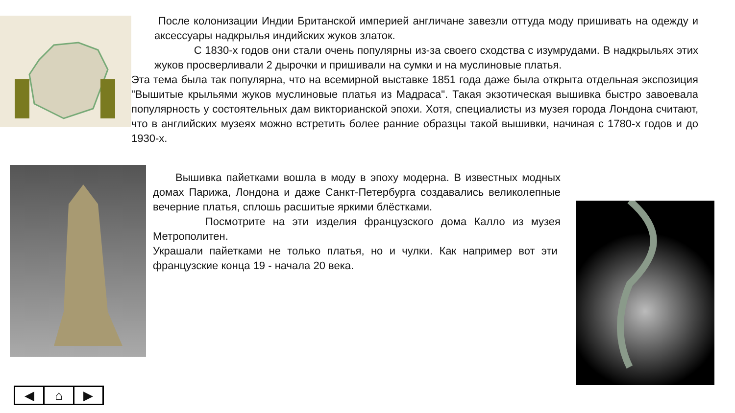После колонизации Индии Британской империей англичане завезли оттуда моду пришивать на одежду и аксессуары надкрылья индийских жуков златок.
С 1830-х годов они стали очень популярны из-за своего сходства с изумрудами. В надкрыльях этих жуков просверливали 2 дырочки и пришивали на сумки и на муслиновые платья.
Эта тема была так популярна, что на всемирной выставке 1851 года даже была открыта отдельная экспозиция "Вышитые крыльями жуков муслиновые платья из Мадраса". Такая экзотическая вышивка быстро завоевала популярность у состоятельных дам викторианской эпохи. Хотя, специалисты из музея города Лондона считают, что в английских музеях можно встретить более ранние образцы такой вышивки, начиная с 1780-х годов и до 1930-х.
Вышивка пайетками вошла в моду в эпоху модерна. В известных модных домах Парижа, Лондона и даже Санкт-Петербурга создавались великолепные вечерние платья, сплошь расшитые яркими блёстками.
Посмотрите на эти изделия французского дома Калло из музея Метрополитен.
Украшали пайетками не только платья, но и чулки. Как например вот эти французские конца 19 - начала 20 века.
◀ ⌂ ▶